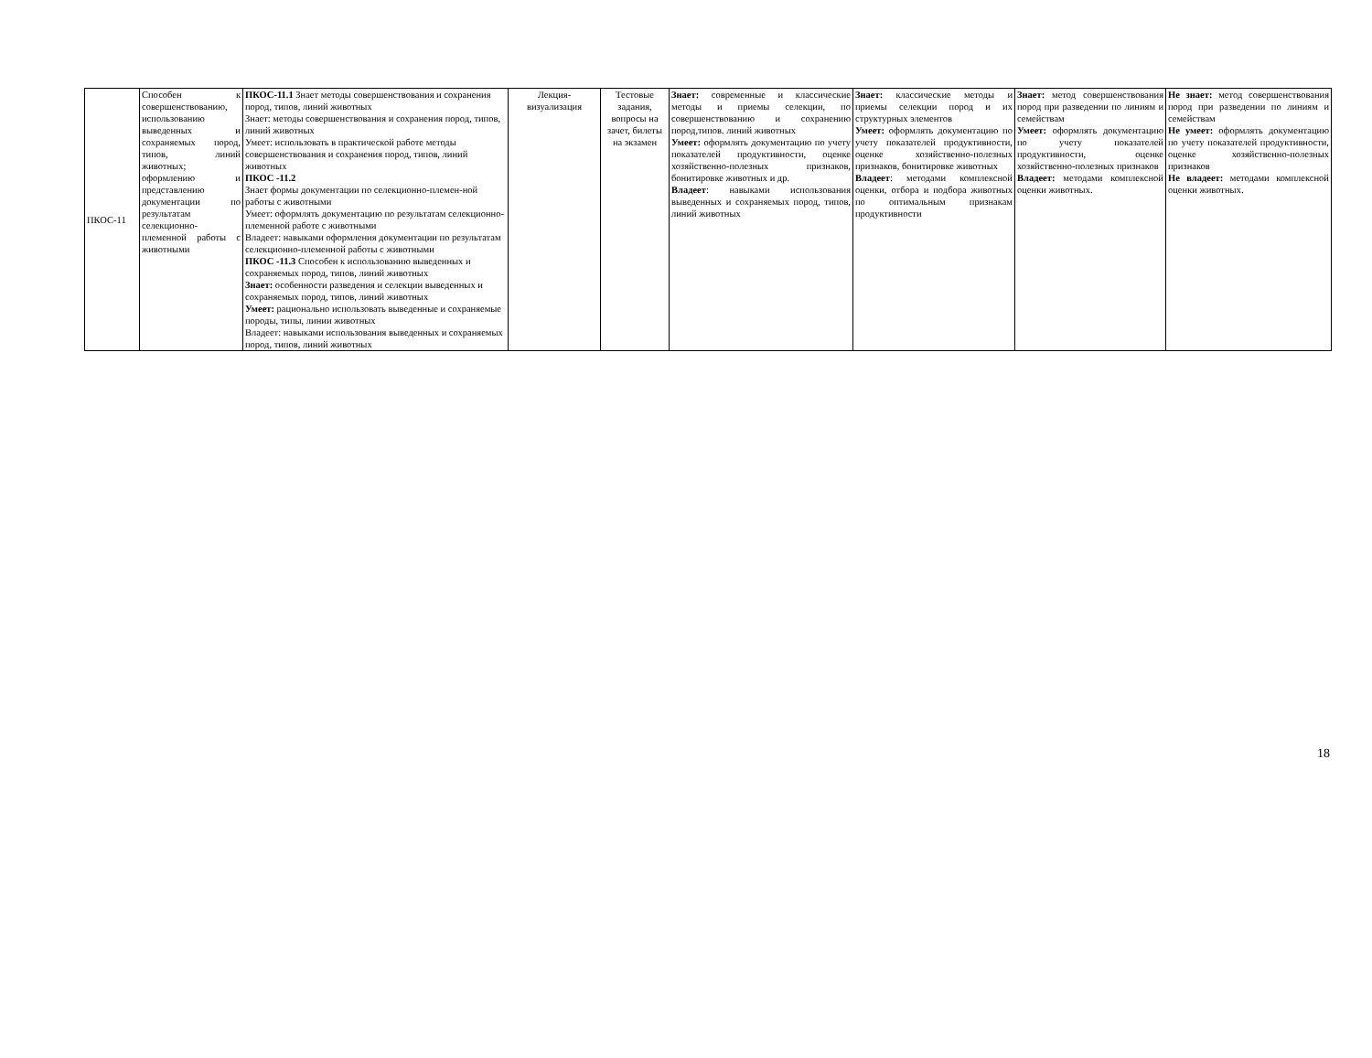| ПКОС-11 | Способен к совершенствованию, использованию выведенных и сохраняемых пород, типов, линий животных; оформлению и представлению документации по результатам селекционно-племенной работы с животными | ПКОС-11.1 Знает методы совершенствования и сохранения пород, типов, линий животных Знает: методы совершенствования и сохранения пород, типов, линий животных Умеет: использовать в практической работе методы совершенствования и сохранения пород, типов, линий животных ПКОС -11.2 Знает формы документации по селекционно-племен-ной работы с животными Умеет: оформлять документацию по результатам селекционно-племенной работе с животными Владеет: навыками оформления документации по результатам селекционно-племенной работы с животными ПКОС -11.3 Способен к использованию выведенных и сохраняемых пород, типов, линий животных Знает: особенности разведения и селекции выведенных и сохраняемых пород, типов, линий животных Умеет: рационально использовать выведенные и сохраняемые породы, типы, линии животных Владеет: навыками использования выведенных и сохраняемых пород, типов, линий животных | Лекция-визуализация | Тестовые задания, вопросы на зачет, билеты на экзамен | Знает: современные и классические методы и приемы селекции, по совершенствованию и сохранению пород,типов. линий животных Умеет: оформлять документацию по учету показателей продуктивности, оценке хозяйственно-полезных признаков, бонитировке животных и др. Владеет : навыками использования выведенных и сохраняемых пород, типов, линий животных | Знает: классические методы и приемы селекции пород и их структурных элементов Умеет: оформлять документацию по учету показателей продуктивности, оценке хозяйственно-полезных признаков, бонитировке животных Владеет : методами комплексной оценки, отбора и подбора животных по оптимальным признакам продуктивности | Знает: метод совершенствования пород при разведении по линиям и семействам Умеет: оформлять документацию по учету показателей продуктивности, оценке хозяйственно-полезных признаков Владеет: методами комплексной оценки животных. | Не знает: метод совершенствования пород при разведении по линиям и семействам Не умеет: оформлять документацию по учету показателей продуктивности, оценке хозяйственно-полезных признаков Не владеет: методами комплексной оценки животных. |
18